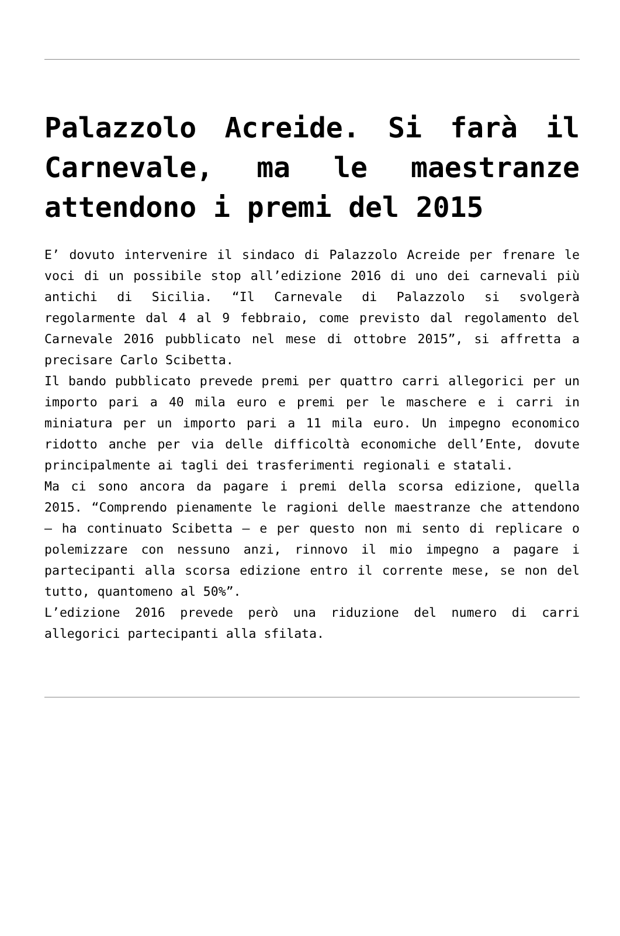Palazzolo Acreide. Si farà il Carnevale, ma le maestranze attendono i premi del 2015
E’ dovuto intervenire il sindaco di Palazzolo Acreide per frenare le voci di un possibile stop all’edizione 2016 di uno dei carnevali più antichi di Sicilia. “Il Carnevale di Palazzolo si svolgerà regolarmente dal 4 al 9 febbraio, come previsto dal regolamento del Carnevale 2016 pubblicato nel mese di ottobre 2015”, si affretta a precisare Carlo Scibetta.
Il bando pubblicato prevede premi per quattro carri allegorici per un importo pari a 40 mila euro e premi per le maschere e i carri in miniatura per un importo pari a 11 mila euro. Un impegno economico ridotto anche per via delle difficoltà economiche dell’Ente, dovute principalmente ai tagli dei trasferimenti regionali e statali.
Ma ci sono ancora da pagare i premi della scorsa edizione, quella 2015. “Comprendo pienamente le ragioni delle maestranze che attendono – ha continuato Scibetta – e per questo non mi sento di replicare o polemizzare con nessuno anzi, rinnovo il mio impegno a pagare i partecipanti alla scorsa edizione entro il corrente mese, se non del tutto, quantomeno al 50%”.
L’edizione 2016 prevede però una riduzione del numero di carri allegorici partecipanti alla sfilata.